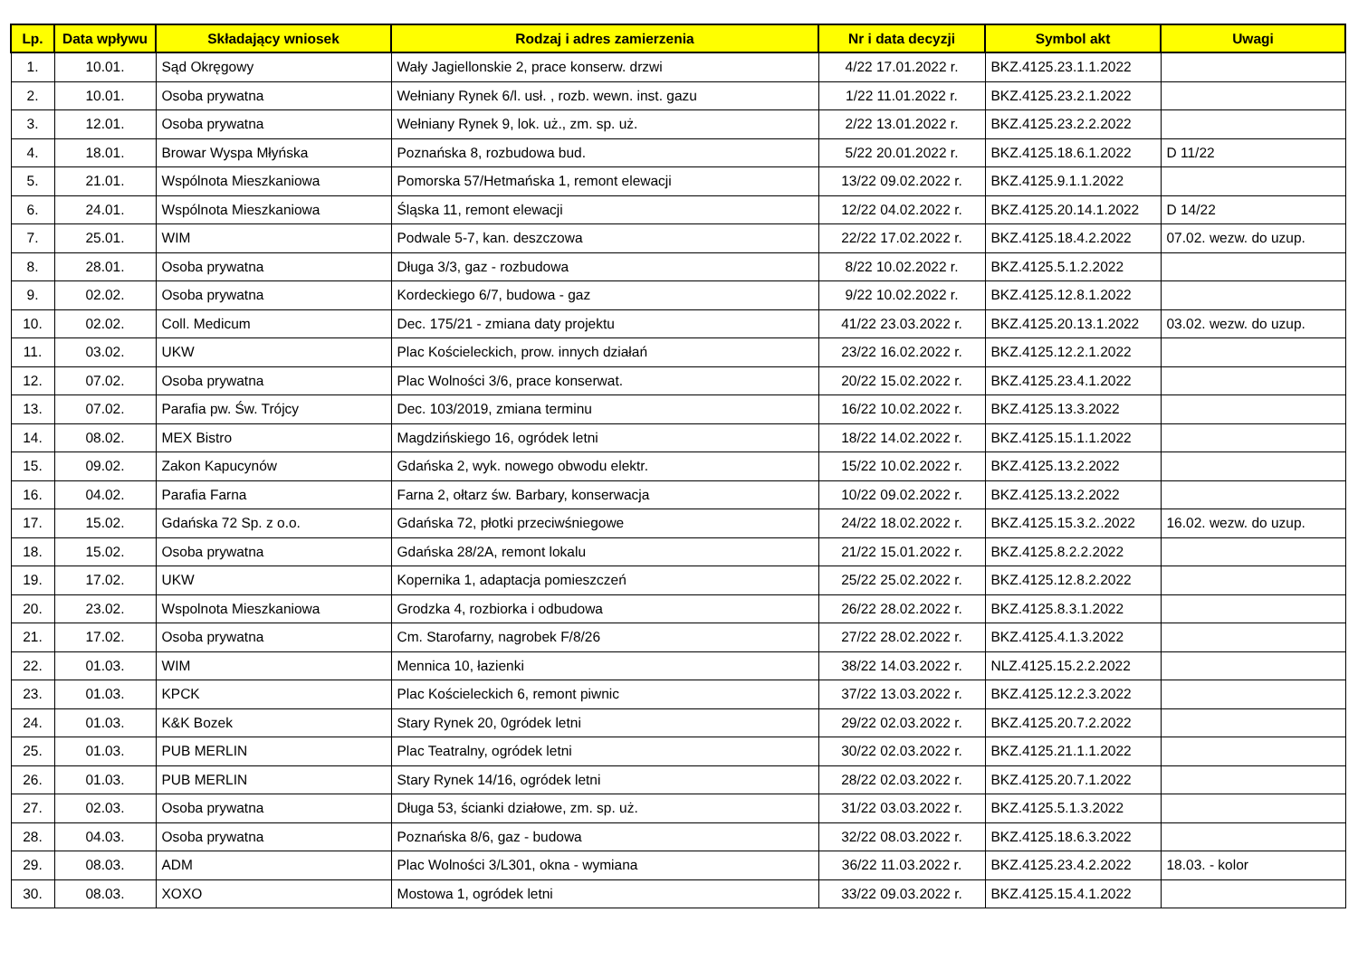| Lp. | Data wpływu | Składający wniosek | Rodzaj i adres zamierzenia | Nr i data decyzji | Symbol akt | Uwagi |
| --- | --- | --- | --- | --- | --- | --- |
| 1. | 10.01. | Sąd Okręgowy | Wały Jagiellonskie 2, prace konserw. drzwi | 4/22 17.01.2022 r. | BKZ.4125.23.1.1.2022 | |
| 2. | 10.01. | Osoba prywatna | Wełniany Rynek 6/l. usł. , rozb. wewn. inst. gazu | 1/22 11.01.2022 r. | BKZ.4125.23.2.1.2022 | |
| 3. | 12.01. | Osoba prywatna | Wełniany Rynek 9, lok. uż., zm. sp. uż. | 2/22 13.01.2022 r. | BKZ.4125.23.2.2.2022 | |
| 4. | 18.01. | Browar Wyspa Młyńska | Poznańska 8, rozbudowa bud. | 5/22 20.01.2022 r. | BKZ.4125.18.6.1.2022 | D 11/22 |
| 5. | 21.01. | Wspólnota Mieszkaniowa | Pomorska 57/Hetmańska 1, remont elewacji | 13/22 09.02.2022 r. | BKZ.4125.9.1.1.2022 | |
| 6. | 24.01. | Wspólnota Mieszkaniowa | Śląska 11, remont elewacji | 12/22 04.02.2022 r. | BKZ.4125.20.14.1.2022 | D 14/22 |
| 7. | 25.01. | WIM | Podwale 5-7, kan. deszczowa | 22/22 17.02.2022 r. | BKZ.4125.18.4.2.2022 | 07.02. wezw. do uzup. |
| 8. | 28.01. | Osoba prywatna | Długa 3/3, gaz - rozbudowa | 8/22 10.02.2022 r. | BKZ.4125.5.1.2.2022 | |
| 9. | 02.02. | Osoba prywatna | Kordeckiego 6/7, budowa - gaz | 9/22 10.02.2022 r. | BKZ.4125.12.8.1.2022 | |
| 10. | 02.02. | Coll. Medicum | Dec. 175/21 - zmiana daty projektu | 41/22 23.03.2022 r. | BKZ.4125.20.13.1.2022 | 03.02. wezw. do uzup. |
| 11. | 03.02. | UKW | Plac Kościeleckich, prow. innych działań | 23/22 16.02.2022 r. | BKZ.4125.12.2.1.2022 | |
| 12. | 07.02. | Osoba prywatna | Plac Wolności 3/6, prace konserwat. | 20/22 15.02.2022 r. | BKZ.4125.23.4.1.2022 | |
| 13. | 07.02. | Parafia pw. Św. Trójcy | Dec. 103/2019, zmiana terminu | 16/22 10.02.2022 r. | BKZ.4125.13.3.2022 | |
| 14. | 08.02. | MEX Bistro | Magdzińskiego 16, ogródek letni | 18/22 14.02.2022 r. | BKZ.4125.15.1.1.2022 | |
| 15. | 09.02. | Zakon Kapucynów | Gdańska 2, wyk. nowego obwodu elektr. | 15/22 10.02.2022 r. | BKZ.4125.13.2.2022 | |
| 16. | 04.02. | Parafia Farna | Farna 2, ołtarz św. Barbary, konserwacja | 10/22 09.02.2022 r. | BKZ.4125.13.2.2022 | |
| 17. | 15.02. | Gdańska 72 Sp. z o.o. | Gdańska 72, płotki przeciwśniegowe | 24/22 18.02.2022 r. | BKZ.4125.15.3.2..2022 | 16.02. wezw. do uzup. |
| 18. | 15.02. | Osoba prywatna | Gdańska 28/2A, remont lokalu | 21/22 15.01.2022 r. | BKZ.4125.8.2.2.2022 | |
| 19. | 17.02. | UKW | Kopernika 1, adaptacja pomieszczeń | 25/22 25.02.2022 r. | BKZ.4125.12.8.2.2022 | |
| 20. | 23.02. | Wspolnota Mieszkaniowa | Grodzka 4, rozbiorka i odbudowa | 26/22 28.02.2022 r. | BKZ.4125.8.3.1.2022 | |
| 21. | 17.02. | Osoba prywatna | Cm. Starofarny, nagrobek F/8/26 | 27/22 28.02.2022 r. | BKZ.4125.4.1.3.2022 | |
| 22. | 01.03. | WIM | Mennica 10, łazienki | 38/22 14.03.2022 r. | NLZ.4125.15.2.2.2022 | |
| 23. | 01.03. | KPCK | Plac Kościeleckich 6, remont piwnic | 37/22 13.03.2022 r. | BKZ.4125.12.2.3.2022 | |
| 24. | 01.03. | K&K Bozek | Stary Rynek 20, 0gródek letni | 29/22 02.03.2022 r. | BKZ.4125.20.7.2.2022 | |
| 25. | 01.03. | PUB MERLIN | Plac Teatralny, ogródek letni | 30/22 02.03.2022 r. | BKZ.4125.21.1.1.2022 | |
| 26. | 01.03. | PUB MERLIN | Stary Rynek 14/16, ogródek letni | 28/22 02.03.2022 r. | BKZ.4125.20.7.1.2022 | |
| 27. | 02.03. | Osoba prywatna | Długa 53, ścianki działowe, zm. sp. uż. | 31/22 03.03.2022 r. | BKZ.4125.5.1.3.2022 | |
| 28. | 04.03. | Osoba prywatna | Poznańska 8/6, gaz - budowa | 32/22 08.03.2022 r. | BKZ.4125.18.6.3.2022 | |
| 29. | 08.03. | ADM | Plac Wolności 3/L301, okna - wymiana | 36/22 11.03.2022 r. | BKZ.4125.23.4.2.2022 | 18.03. - kolor |
| 30. | 08.03. | XOXO | Mostowa 1, ogródek letni | 33/22 09.03.2022 r. | BKZ.4125.15.4.1.2022 | |